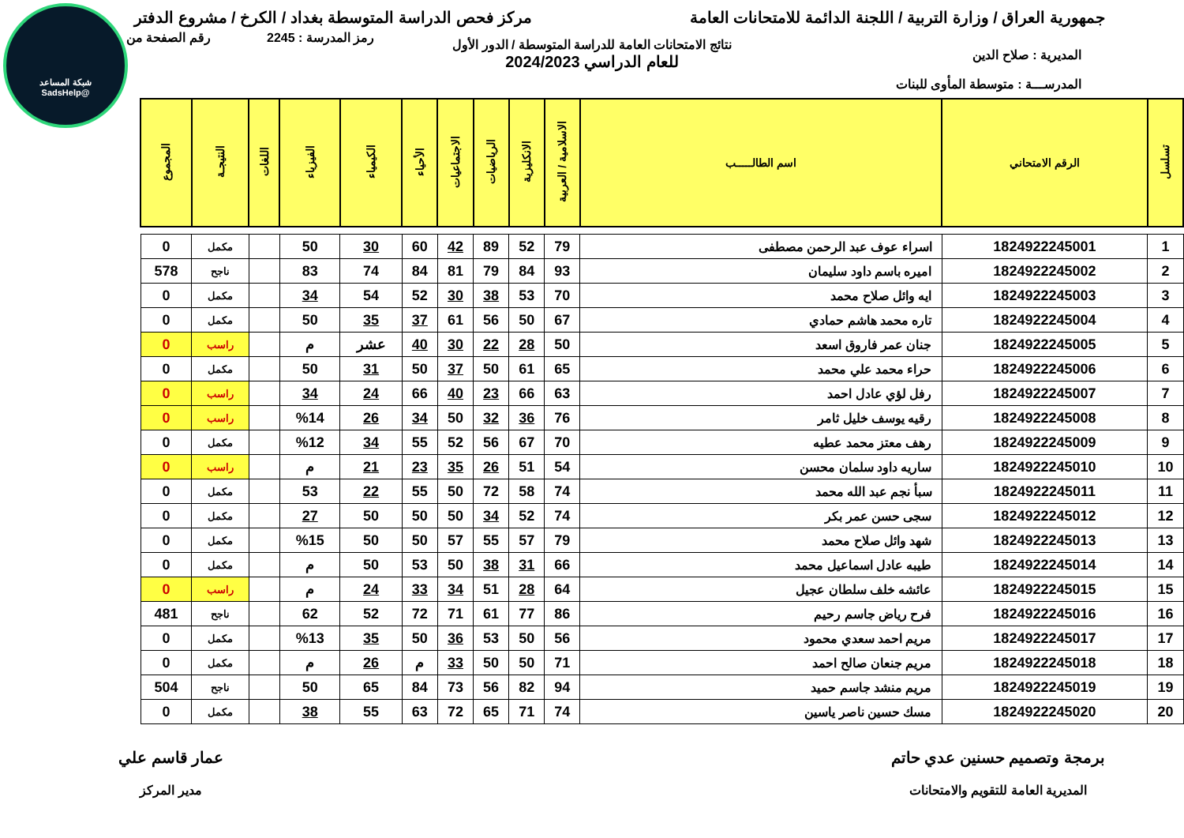شبكة المساعد
@SadsHelp
جمهورية العراق / وزارة التربية / اللجنة الدائمة للامتحانات العامة
مركز فحص الدراسة المتوسطة بغداد / الكرخ / مشروع الدفتر
رمز المدرسة : 2245 رقم الصفحة من
نتائج الامتحانات العامة للدراسة المتوسطة / الدور الأول
للعام الدراسي 2024/2023
المديرية : صلاح الدين
المدرســـة : متوسطة المأوى للبنات
| تسلسل | الرقم الامتحاني | اسم الطالـــــب | الاسلامية / العربية | الانكليزية | الرياضيات | الاجتماعيات | الأحياء | الكيمياء | الفيزياء | اللغات | النتيجـة | المجموع |
| --- | --- | --- | --- | --- | --- | --- | --- | --- | --- | --- | --- | --- |
| 1 | 1824922245001 | اسراء عوف عبد الرحمن مصطفى | 79 | 52 | 89 | 42 | 60 | 30 | 50 | | مكمل | 0 |
| 2 | 1824922245002 | اميره باسم داود سليمان | 93 | 84 | 79 | 81 | 84 | 74 | 83 | | ناجح | 578 |
| 3 | 1824922245003 | ايه وائل صلاح محمد | 70 | 53 | 38 | 30 | 52 | 54 | 34 | | مكمل | 0 |
| 4 | 1824922245004 | تاره محمد هاشم حمادي | 67 | 50 | 56 | 61 | 37 | 35 | 50 | | مكمل | 0 |
| 5 | 1824922245005 | جنان عمر فاروق اسعد | 50 | 28 | 22 | 30 | 40 | عشر | م | | راسب | 0 |
| 6 | 1824922245006 | حراء محمد علي محمد | 65 | 61 | 50 | 37 | 50 | 31 | 50 | | مكمل | 0 |
| 7 | 1824922245007 | رفل لؤي عادل احمد | 63 | 66 | 23 | 40 | 66 | 24 | 34 | | راسب | 0 |
| 8 | 1824922245008 | رقيه يوسف خليل ثامر | 76 | 36 | 32 | 50 | 34 | 26 | %14 | | راسب | 0 |
| 9 | 1824922245009 | رهف معتز محمد عطيه | 70 | 67 | 56 | 52 | 55 | 34 | %12 | | مكمل | 0 |
| 10 | 1824922245010 | ساريه داود سلمان محسن | 54 | 51 | 26 | 35 | 23 | 21 | م | | راسب | 0 |
| 11 | 1824922245011 | سبأ نجم عبد الله محمد | 74 | 58 | 72 | 50 | 55 | 22 | 53 | | مكمل | 0 |
| 12 | 1824922245012 | سجى حسن عمر بكر | 74 | 52 | 34 | 50 | 50 | 50 | 27 | | مكمل | 0 |
| 13 | 1824922245013 | شهد وائل صلاح محمد | 79 | 57 | 55 | 57 | 50 | 50 | %15 | | مكمل | 0 |
| 14 | 1824922245014 | طيبه عادل اسماعيل محمد | 66 | 31 | 38 | 50 | 53 | 50 | م | | مكمل | 0 |
| 15 | 1824922245015 | عائشه خلف سلطان عجيل | 64 | 28 | 51 | 34 | 33 | 24 | م | | راسب | 0 |
| 16 | 1824922245016 | فرح رياض جاسم رحيم | 86 | 77 | 61 | 71 | 72 | 52 | 62 | | ناجح | 481 |
| 17 | 1824922245017 | مريم احمد سعدي محمود | 56 | 50 | 53 | 36 | 50 | 35 | %13 | | مكمل | 0 |
| 18 | 1824922245018 | مريم جنعان صالح احمد | 71 | 50 | 50 | 33 | م | 26 | م | | مكمل | 0 |
| 19 | 1824922245019 | مريم منشد جاسم حميد | 94 | 82 | 56 | 73 | 84 | 65 | 50 | | ناجح | 504 |
| 20 | 1824922245020 | مسك حسين ناصر ياسين | 74 | 71 | 65 | 72 | 63 | 55 | 38 | | مكمل | 0 |
برمجة وتصميم حسنين عدي حاتم
المديرية العامة للتقويم والامتحانات
عمار قاسم علي
مدير المركز